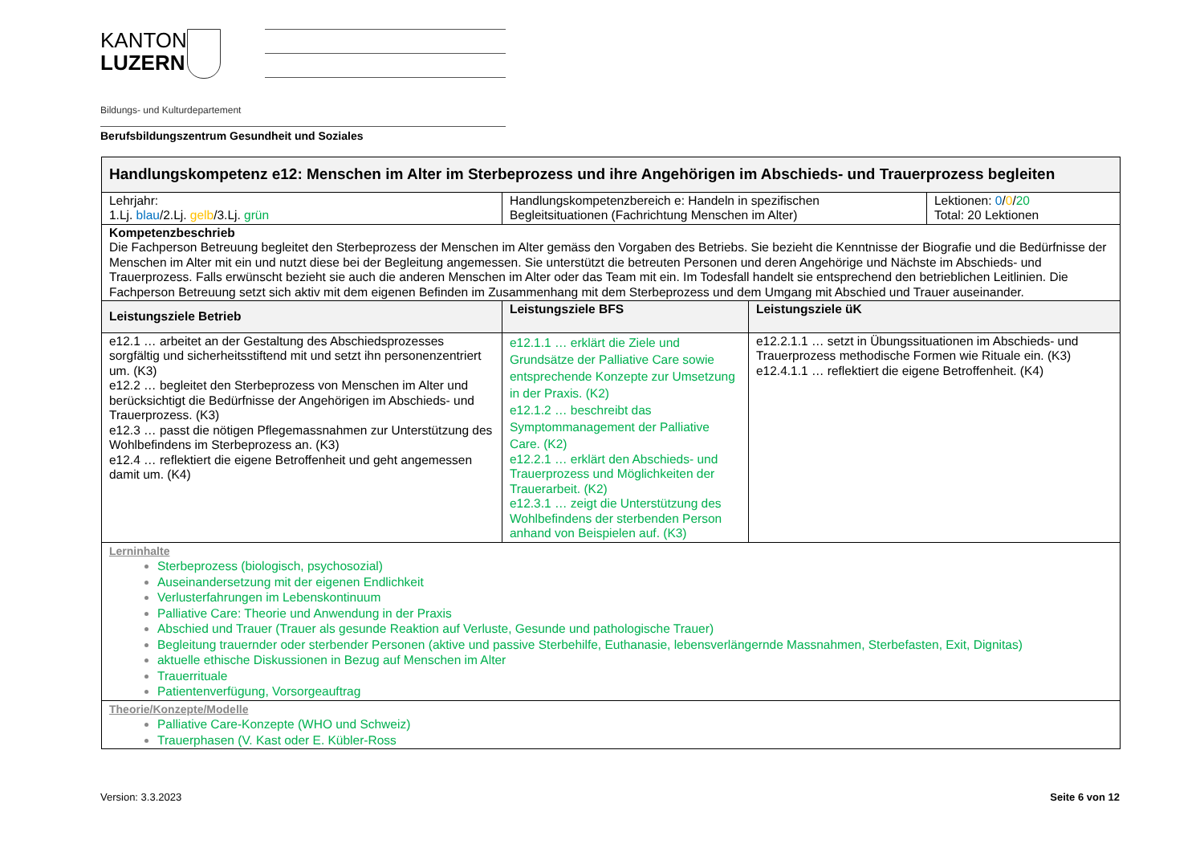KANTON
LUZERN
Bildungs- und Kulturdepartement
Berufsbildungszentrum Gesundheit und Soziales
| Handlungskompetenz e12: Menschen im Alter im Sterbeprozess und ihre Angehörigen im Abschieds- und Trauerprozess begleiten | | | |
| --- | --- | --- | --- |
| Lehrjahr: 1.Lj. blau /2.Lj. gelb /3.Lj. grün | Handlungskompetenzbereich e: Handeln in spezifischen Begleitsituationen (Fachrichtung Menschen im Alter) | | Lektionen: 0 / 0 / 20 Total: 20 Lektionen |
| Kompetenzbeschrieb Die Fachperson Betreuung begleitet den Sterbeprozess der Menschen im Alter gemäss den Vorgaben des Betriebs. Sie bezieht die Kenntnisse der Biografie und die Bedürfnisse der Menschen im Alter mit ein und nutzt diese bei der Begleitung angemessen. Sie unterstützt die betreuten Personen und deren Angehörige und Nächste im Abschieds- und Trauerprozess. Falls erwünscht bezieht sie auch die anderen Menschen im Alter oder das Team mit ein. Im Todesfall handelt sie entsprechend den betrieblichen Leitlinien. Die Fachperson Betreuung setzt sich aktiv mit dem eigenen Befinden im Zusammenhang mit dem Sterbeprozess und dem Umgang mit Abschied und Trauer auseinander. | | | |
| Leistungsziele Betrieb | Leistungsziele BFS | Leistungsziele üK | |
| e12.1 … arbeitet an der Gestaltung des Abschiedsprozesses sorgfältig und sicherheitsstiftend mit und setzt ihn personenzentriert um. (K3) e12.2 … begleitet den Sterbeprozess von Menschen im Alter und berücksichtigt die Bedürfnisse der Angehörigen im Abschieds- und Trauerprozess. (K3) e12.3 … passt die nötigen Pflegemassnahmen zur Unterstützung des Wohlbefindens im Sterbeprozess an. (K3) e12.4 … reflektiert die eigene Betroffenheit und geht angemessen damit um. (K4) | e12.1.1 … erklärt die Ziele und Grundsätze der Palliative Care sowie entsprechende Konzepte zur Umsetzung in der Praxis. (K2) e12.1.2 … beschreibt das Symptommanagement der Palliative Care. (K2) e12.2.1 … erklärt den Abschieds- und Trauerprozess und Möglichkeiten der Trauerarbeit. (K2) e12.3.1 … zeigt die Unterstützung des Wohlbefindens der sterbenden Person anhand von Beispielen auf. (K3) | e12.2.1.1 … setzt in Übungssituationen im Abschieds- und Trauerprozess methodische Formen wie Rituale ein. (K3) e12.4.1.1 … reflektiert die eigene Betroffenheit. (K4) | |
| Lerninhalte Sterbeprozess (biologisch, psychosozial) Auseinandersetzung mit der eigenen Endlichkeit Verlusterfahrungen im Lebenskontinuum Palliative Care: Theorie und Anwendung in der Praxis Abschied und Trauer (Trauer als gesunde Reaktion auf Verluste, Gesunde und pathologische Trauer) Begleitung trauernder oder sterbender Personen (aktive und passive Sterbehilfe, Euthanasie, lebensverlängernde Massnahmen, Sterbefasten, Exit, Dignitas) aktuelle ethische Diskussionen in Bezug auf Menschen im Alter Trauerrituale Patientenverfügung, Vorsorgeauftrag | | | |
| Theorie/Konzepte/Modelle Palliative Care-Konzepte (WHO und Schweiz) Trauerphasen (V. Kast oder E. Kübler-Ross | | | |
Version: 3.3.2023 Seite 6 von 12